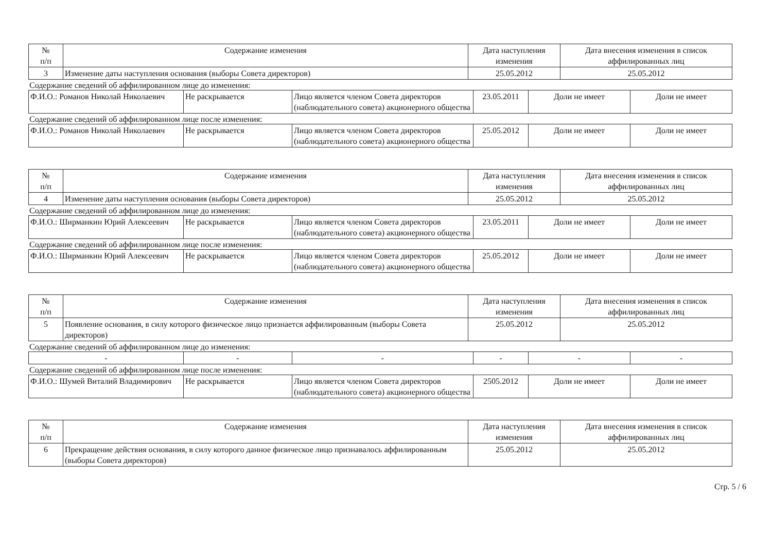| № п/п | Содержание изменения | Дата наступления изменения | Дата внесения изменения в список аффилированных лиц |
| --- | --- | --- | --- |
| 3 | Изменение даты наступления основания (выборы Совета директоров) | 25.05.2012 | 25.05.2012 |
Содержание сведений об аффилированном лице до изменения:
| Ф.И.О.: Романов Николай Николаевич | Не раскрывается | Лицо является членом Совета директоров (наблюдательного совета) акционерного общества | 23.05.2011 | Доли не имеет | Доли не имеет |
Содержание сведений об аффилированном лице после изменения:
| Ф.И.О.: Романов Николай Николаевич | Не раскрывается | Лицо является членом Совета директоров (наблюдательного совета) акционерного общества | 25.05.2012 | Доли не имеет | Доли не имеет |
| № п/п | Содержание изменения | Дата наступления изменения | Дата внесения изменения в список аффилированных лиц |
| --- | --- | --- | --- |
| 4 | Изменение даты наступления основания (выборы Совета директоров) | 25.05.2012 | 25.05.2012 |
Содержание сведений об аффилированном лице до изменения:
| Ф.И.О.: Ширманкин Юрий Алексеевич | Не раскрывается | Лицо является членом Совета директоров (наблюдательного совета) акционерного общества | 23.05.2011 | Доли не имеет | Доли не имеет |
Содержание сведений об аффилированном лице после изменения:
| Ф.И.О.: Ширманкин Юрий Алексеевич | Не раскрывается | Лицо является членом Совета директоров (наблюдательного совета) акционерного общества | 25.05.2012 | Доли не имеет | Доли не имеет |
| № п/п | Содержание изменения | Дата наступления изменения | Дата внесения изменения в список аффилированных лиц |
| --- | --- | --- | --- |
| 5 | Появление основания, в силу которого физическое лицо признается аффилированным (выборы Совета директоров) | 25.05.2012 | 25.05.2012 |
Содержание сведений об аффилированном лице до изменения:
| - | - | - | - | - | - |
Содержание сведений об аффилированном лице после изменения:
| Ф.И.О.: Шумей Виталий Владимирович | Не раскрывается | Лицо является членом Совета директоров (наблюдательного совета) акционерного общества | 2505.2012 | Доли не имеет | Доли не имеет |
| № п/п | Содержание изменения | Дата наступления изменения | Дата внесения изменения в список аффилированных лиц |
| --- | --- | --- | --- |
| 6 | Прекращение действия основания, в силу которого данное физическое лицо признавалось аффилированным (выборы Совета директоров) | 25.05.2012 | 25.05.2012 |
Стр. 5 / 6